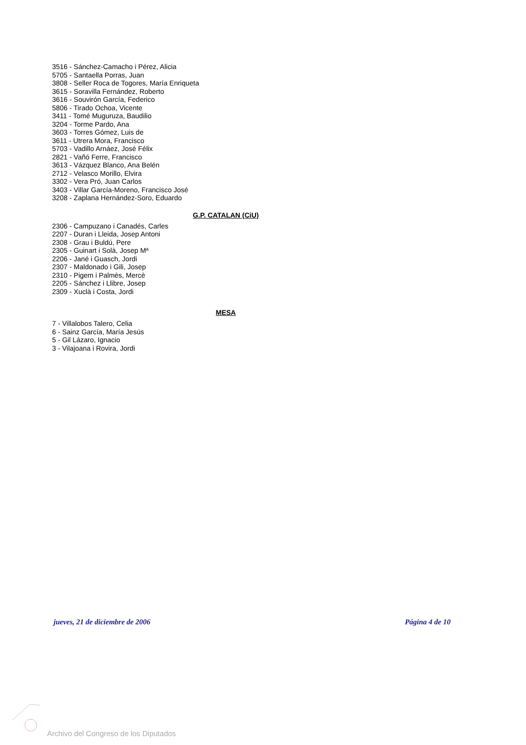3516 - Sánchez-Camacho i Pérez, Alicia
5705 - Santaella Porras, Juan
3808 - Seller Roca de Togores, María Enriqueta
3615 - Soravilla Fernández, Roberto
3616 - Souvirón García, Federico
5806 - Tirado Ochoa, Vicente
3411 - Tomé Muguruza, Baudilio
3204 - Torme Pardo, Ana
3603 - Torres Gómez, Luis de
3611 - Utrera Mora, Francisco
5703 - Vadillo Arnáez, José Félix
2821 - Vañó Ferre, Francisco
3613 - Vázquez Blanco, Ana Belén
2712 - Velasco Morillo, Elvira
3302 - Vera Pró, Juan Carlos
3403 - Villar García-Moreno, Francisco José
3208 - Zaplana Hernández-Soro, Eduardo
G.P. CATALAN (CiU)
2306 - Campuzano i Canadés, Carles
2207 - Duran i Lleida, Josep Antoni
2308 - Grau i Buldú, Pere
2305 - Guinart i Solà, Josep Mª
2206 - Jané i Guasch, Jordi
2307 - Maldonado i Gili, Josep
2310 - Pigem i Palmès, Mercè
2205 - Sánchez i Llibre, Josep
2309 - Xuclà i Costa, Jordi
MESA
7 - Villalobos Talero, Celia
6 - Sainz García, María Jesús
5 - Gil Lázaro, Ignacio
3 - Vilajoana i Rovira, Jordi
jueves, 21 de diciembre de 2006 Página 4 de 10
Archivo del Congreso de los Diputados